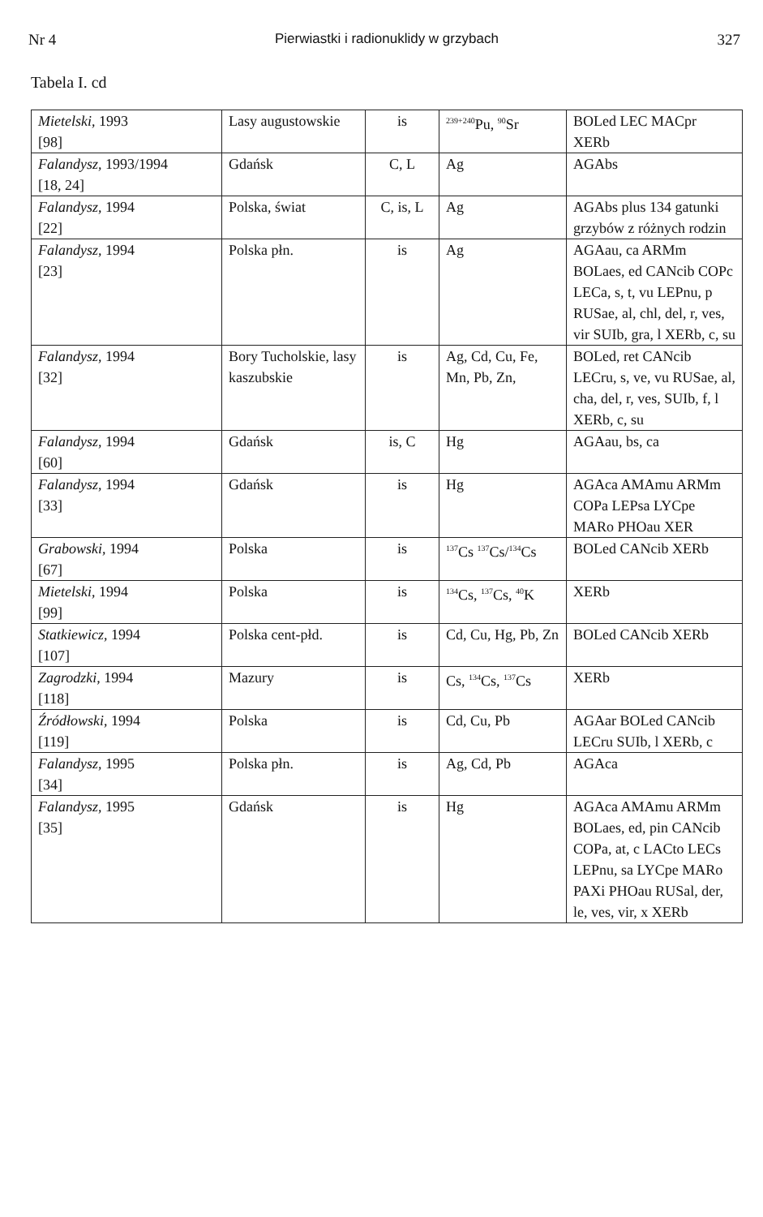Nr 4 Pierwiastki i radionuklidy w grzybach 327
Tabela I. cd
| Mietelski , 1993 [98] | Lasy augustowskie | is | <sup>239+240</sup>Pu, <sup>90</sup>Sr | BOLed LEC MACpr XERb |
| Falandysz , 1993/1994 [18, 24] | Gdańsk | C, L | Ag | AGAbs |
| Falandysz , 1994 [22] | Polska, świat | C, is, L | Ag | AGAbs plus 134 gatunki grzybów z różnych rodzin |
| Falandysz , 1994 [23] | Polska płn. | is | Ag | AGAau, ca ARMm BOLaes, ed CANcib COPc LECa, s, t, vu LEPnu, p RUSae, al, chl, del, r, ves, vir SUIb, gra, l XERb, c, su |
| Falandysz , 1994 [32] | Bory Tucholskie, lasy kaszubskie | is | Ag, Cd, Cu, Fe, Mn, Pb, Zn, | BOLed, ret CANcib LECru, s, ve, vu RUSae, al, cha, del, r, ves, SUIb, f, l XERb, c, su |
| Falandysz , 1994 [60] | Gdańsk | is, C | Hg | AGAau, bs, ca |
| Falandysz , 1994 [33] | Gdańsk | is | Hg | AGAca AMAmu ARMm COPa LEPsa LYCpe MARo PHOau XER |
| Grabowski , 1994 [67] | Polska | is | <sup>137</sup>Cs <sup>137</sup>Cs/<sup>134</sup>Cs | BOLed CANcib XERb |
| Mietelski , 1994 [99] | Polska | is | <sup>134</sup>Cs, <sup>137</sup>Cs, <sup>40</sup>K | XERb |
| Statkiewicz , 1994 [107] | Polska cent-płd. | is | Cd, Cu, Hg, Pb, Zn | BOLed CANcib XERb |
| Zagrodzki , 1994 [118] | Mazury | is | Cs, <sup>134</sup>Cs, <sup>137</sup>Cs | XERb |
| Źródłowski , 1994 [119] | Polska | is | Cd, Cu, Pb | AGAar BOLed CANcib LECru SUIb, l XERb, c |
| Falandysz , 1995 [34] | Polska płn. | is | Ag, Cd, Pb | AGAca |
| Falandysz , 1995 [35] | Gdańsk | is | Hg | AGAca AMAmu ARMm BOLaes, ed, pin CANcib COPa, at, c LACto LECs LEPnu, sa LYCpe MARo PAXi PHOau RUSal, der, le, ves, vir, x XERb |